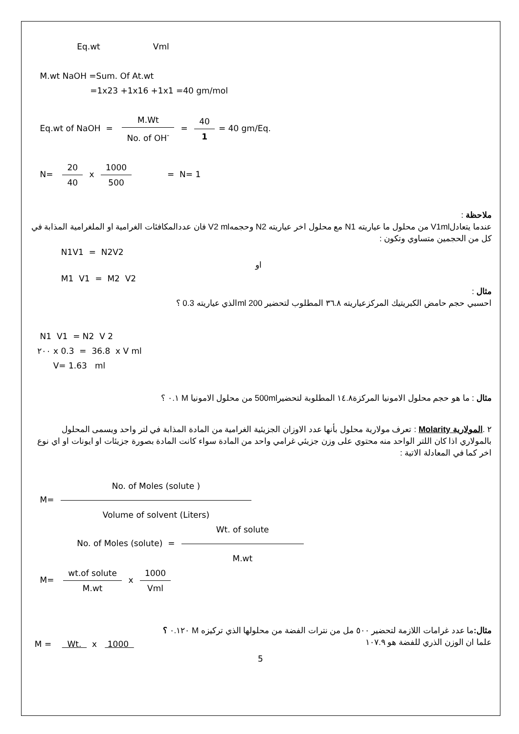Eq.wt Vml
M.wt NaOH =Sum. Of At.wt
=1x23 +1x16 +1x1 =40 gm/mol
Eq.wt of NaOH = M.Wt No. of OH<sup>-</sup> = 40 1 = 40 gm/Eq.
N= 20 40 x 1000 500 = N= 1
ملاحظة :
عندما يتعادلV1ml من محلول ما عياريته N1 مع محلول اخر عياريته N2 وحجمهV2 ml فان عددالمكافئات الغرامية او الملغرامية المذابة في كل من الحجمين متساوي وتكون :
N1V1 = N2V2
او
M1 V1 = M2 V2
مثال :
احسبي حجم حامض الكبريتيك المركزعياريته ٣٦.٨ المطلوب لتحضير 200 mlالذي عياريته 0.3 ؟
N1 V1 = N2 V 2
٢٠٠ x 0.3 = 36.8 x V ml
V= 1.63 ml
مثال : ما هو حجم محلول الامونيا المركزة١٤.٨ المطلوبة لتحضير500ml من محلول الامونيا M ٠.١ ؟
٢ .المولارية Molarity : تعرف مولارية محلول بأنها عدد الاوزان الجزيئية الغرامية من المادة المذابة في لتر واحد ويسمى المحلول بالمولاري اذا كان اللتر الواحد منه محتوي على وزن جزيئي غرامي واحد من المادة سواء كانت المادة بصورة جزيئات او ايونات او اي نوع اخر كما في المعادلة الاتية :
M= No. of Moles (solute ) Volume of solvent (Liters)
No. of Moles (solute) = Wt. of solute M.wt
M= wt.of solute M.wt x 1000 Vml
مثال: ما عدد غرامات اللازمة لتحضير ٥٠٠ مل من نترات الفضة من محلولها الذي تركيزه M ٠.١٢٠ ؟
علما ان الوزن الذري للفضة هو ١٠٧.٩
M = Wt. x 1000
5